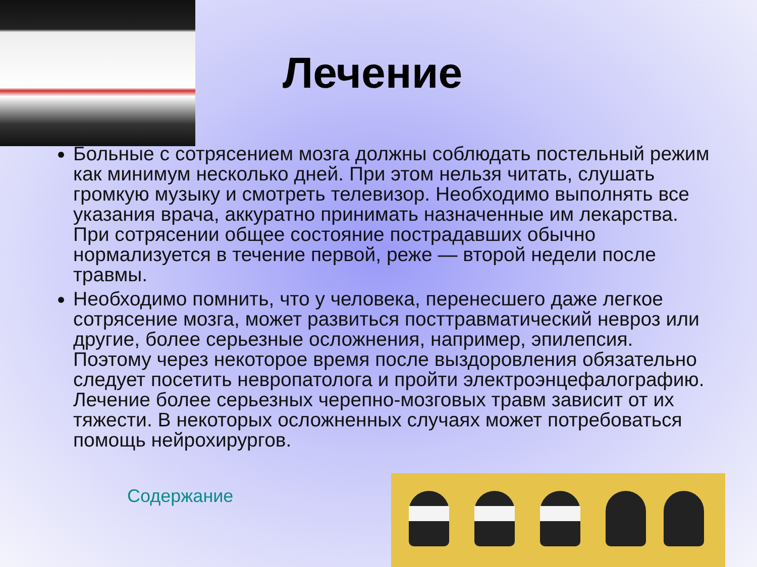Лечение
Больные с сотрясением мозга должны соблюдать постельный режим как минимум несколько дней. При этом нельзя читать, слушать громкую музыку и смотреть телевизор. Необходимо выполнять все указания врача, аккуратно принимать назначенные им лекарства. При сотрясении общее состояние пострадавших обычно нормализуется в течение первой, реже — второй недели после травмы.
Необходимо помнить, что у человека, перенесшего даже легкое сотрясение мозга, может развиться посттравматический невроз или другие, более серьезные осложнения, например, эпилепсия. Поэтому через некоторое время после выздоровления обязательно следует посетить невропатолога и пройти электроэнцефалографию. Лечение более серьезных черепно-мозговых травм зависит от их тяжести. В некоторых осложненных случаях может потребоваться помощь нейрохирургов.
Содержание